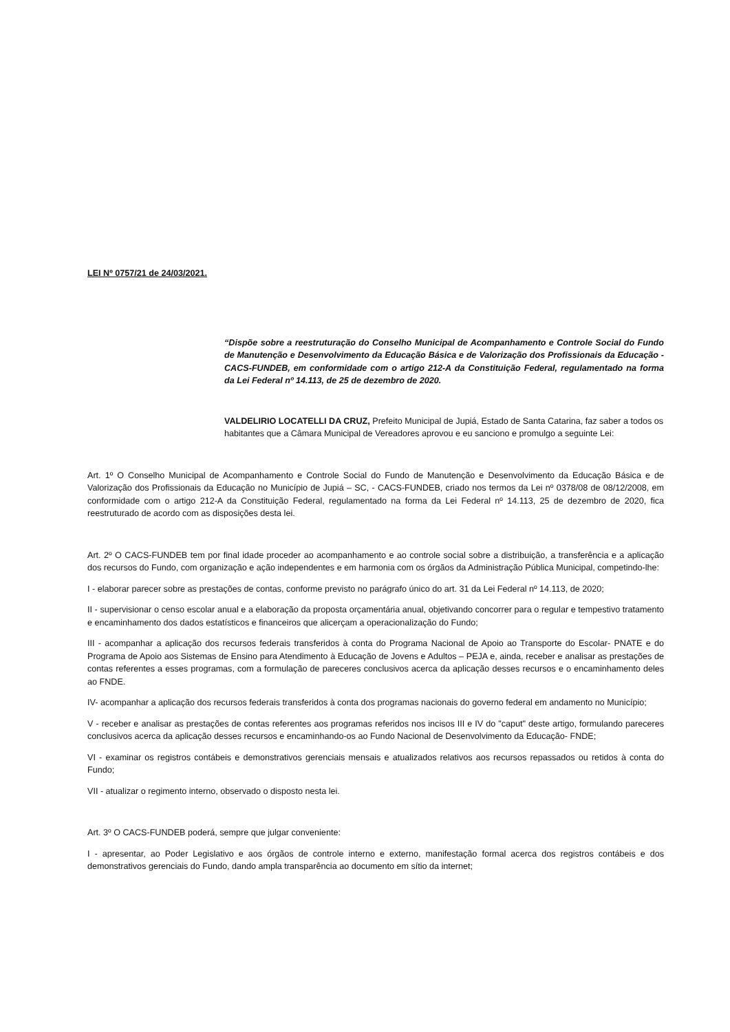LEI Nº 0757/21 de 24/03/2021.
“Dispõe sobre a reestruturação do Conselho Municipal de Acompanhamento e Controle Social do Fundo de Manutenção e Desenvolvimento da Educação Básica e de Valorização dos Profissionais da Educação - CACS-FUNDEB, em conformidade com o artigo 212-A da Constituição Federal, regulamentado na forma da Lei Federal nº 14.113, de 25 de dezembro de 2020.
VALDELIRIO LOCATELLI DA CRUZ, Prefeito Municipal de Jupiá, Estado de Santa Catarina, faz saber a todos os habitantes que a Câmara Municipal de Vereadores aprovou e eu sanciono e promulgo a seguinte Lei:
Art. 1º O Conselho Municipal de Acompanhamento e Controle Social do Fundo de Manutenção e Desenvolvimento da Educação Básica e de Valorização dos Profissionais da Educação no Município de Jupiá – SC, - CACS-FUNDEB, criado nos termos da Lei nº 0378/08 de 08/12/2008, em conformidade com o artigo 212-A da Constituição Federal, regulamentado na forma da Lei Federal nº 14.113, 25 de dezembro de 2020, fica reestruturado de acordo com as disposições desta lei.
Art. 2º O CACS-FUNDEB tem por final idade proceder ao acompanhamento e ao controle social sobre a distribuição, a transferência e a aplicação dos recursos do Fundo, com organização e ação independentes e em harmonia com os órgãos da Administração Pública Municipal, competindo-lhe:
I - elaborar parecer sobre as prestações de contas, conforme previsto no parágrafo único do art. 31 da Lei Federal nº 14.113, de 2020;
II - supervisionar o censo escolar anual e a elaboração da proposta orçamentária anual, objetivando concorrer para o regular e tempestivo tratamento e encaminhamento dos dados estatísticos e financeiros que alicerçam a operacionalização do Fundo;
III - acompanhar a aplicação dos recursos federais transferidos à conta do Programa Nacional de Apoio ao Transporte do Escolar- PNATE e do Programa de Apoio aos Sistemas de Ensino para Atendimento à Educação de Jovens e Adultos – PEJA e, ainda, receber e analisar as prestações de contas referentes a esses programas, com a formulação de pareceres conclusivos acerca da aplicação desses recursos e o encaminhamento deles ao FNDE.
IV- acompanhar a aplicação dos recursos federais transferidos à conta dos programas nacionais do governo federal em andamento no Município;
V - receber e analisar as prestações de contas referentes aos programas referidos nos incisos III e IV do "caput" deste artigo, formulando pareceres conclusivos acerca da aplicação desses recursos e encaminhando-os ao Fundo Nacional de Desenvolvimento da Educação- FNDE;
VI - examinar os registros contábeis e demonstrativos gerenciais mensais e atualizados relativos aos recursos repassados ou retidos à conta do Fundo;
VII - atualizar o regimento interno, observado o disposto nesta lei.
Art. 3º O CACS-FUNDEB poderá, sempre que julgar conveniente:
I - apresentar, ao Poder Legislativo e aos órgãos de controle interno e externo, manifestação formal acerca dos registros contábeis e dos demonstrativos gerenciais do Fundo, dando ampla transparência ao documento em sítio da internet;